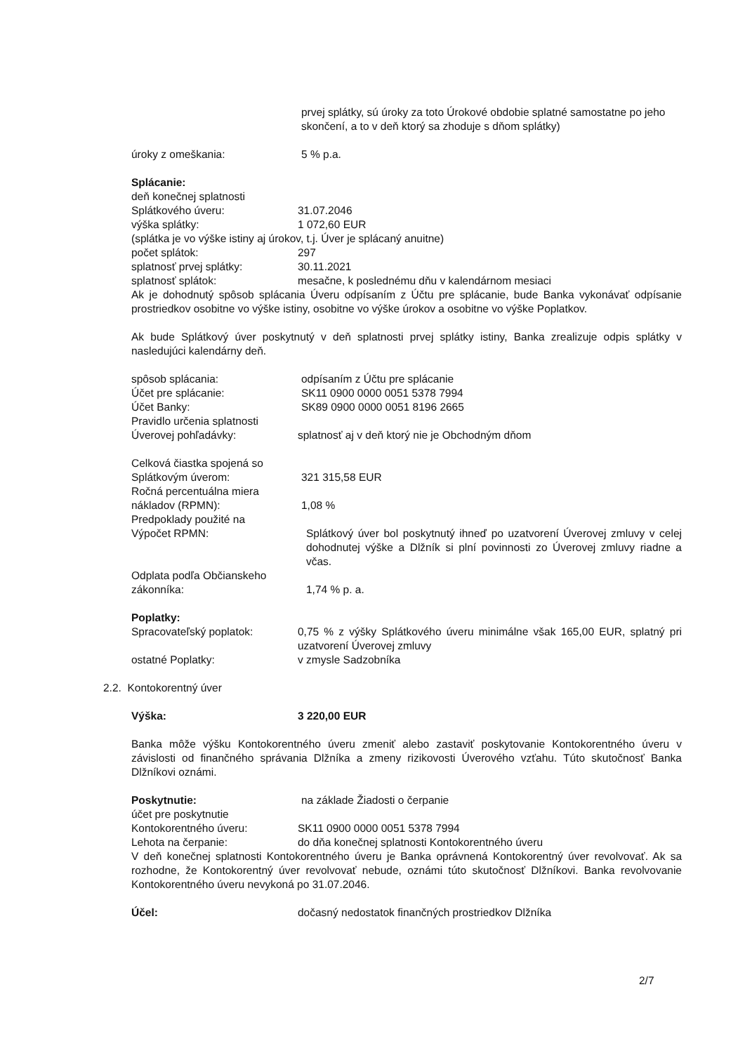prvej splátky, sú úroky za toto Úrokové obdobie splatné samostatne po jeho skončení, a to v deň ktorý sa zhoduje s dňom splátky)
úroky z omeškania: 5 % p.a.
Splácanie:
deň konečnej splatnosti
Splátkového úveru: 31.07.2046
výška splátky: 1 072,60 EUR
(splátka je vo výške istiny aj úrokov, t.j. Úver je splácaný anuitne)
počet splátok: 297
splatnosť prvej splátky: 30.11.2021
splatnosť splátok: mesačne, k poslednému dňu v kalendárnom mesiaci
Ak je dohodnutý spôsob splácania Úveru odpísaním z Účtu pre splácanie, bude Banka vykonávať odpísanie prostriedkov osobitne vo výške istiny, osobitne vo výške úrokov a osobitne vo výške Poplatkov.
Ak bude Splátkový úver poskytnutý v deň splatnosti prvej splátky istiny, Banka zrealizuje odpis splátky v nasledujúci kalendárny deň.
spôsob splácania: odpísaním z Účtu pre splácanie
Účet pre splácanie: SK11 0900 0000 0051 5378 7994
Účet Banky: SK89 0900 0000 0051 8196 2665
Pravidlo určenia splatnosti
Úverovej pohľadávky: splatnosť aj v deň ktorý nie je Obchodným dňom
Celková čiastka spojená so
Splátkovým úverom: 321 315,58 EUR
Ročná percentuálna miera
nákladov (RPMN): 1,08 %
Predpoklady použité na
Výpočet RPMN:
Splátkový úver bol poskytnutý ihneď po uzatvorení Úverovej zmluvy v celej dohodnutej výške a Dlžník si plní povinnosti zo Úverovej zmluvy riadne a včas.
Odplata podľa Občianskeho
zákonníka: 1,74 % p. a.
Poplatky:
Spracovateľský poplatok:
0,75 % z výšky Splátkového úveru minimálne však 165,00 EUR, splatný pri uzatvorení Úverovej zmluvy
ostatné Poplatky: v zmysle Sadzobníka
2.2. Kontokorentný úver
Výška: 3 220,00 EUR
Banka môže výšku Kontokorentného úveru zmeniť alebo zastaviť poskytovanie Kontokorentného úveru v závislosti od finančného správania Dlžníka a zmeny rizikovosti Úverového vzťahu. Túto skutočnosť Banka Dlžníkovi oznámi.
Poskytnutie: na základe Žiadosti o čerpanie
účet pre poskytnutie
Kontokorentného úveru: SK11 0900 0000 0051 5378 7994
Lehota na čerpanie: do dňa konečnej splatnosti Kontokorentného úveru
V deň konečnej splatnosti Kontokorentného úveru je Banka oprávnená Kontokorentný úver revolvovať. Ak sa rozhodne, že Kontokorentný úver revolvovať nebude, oznámi túto skutočnosť Dlžníkovi. Banka revolvovanie Kontokorentného úveru nevykoná po 31.07.2046.
Účel: dočasný nedostatok finančných prostriedkov Dlžníka
2/7